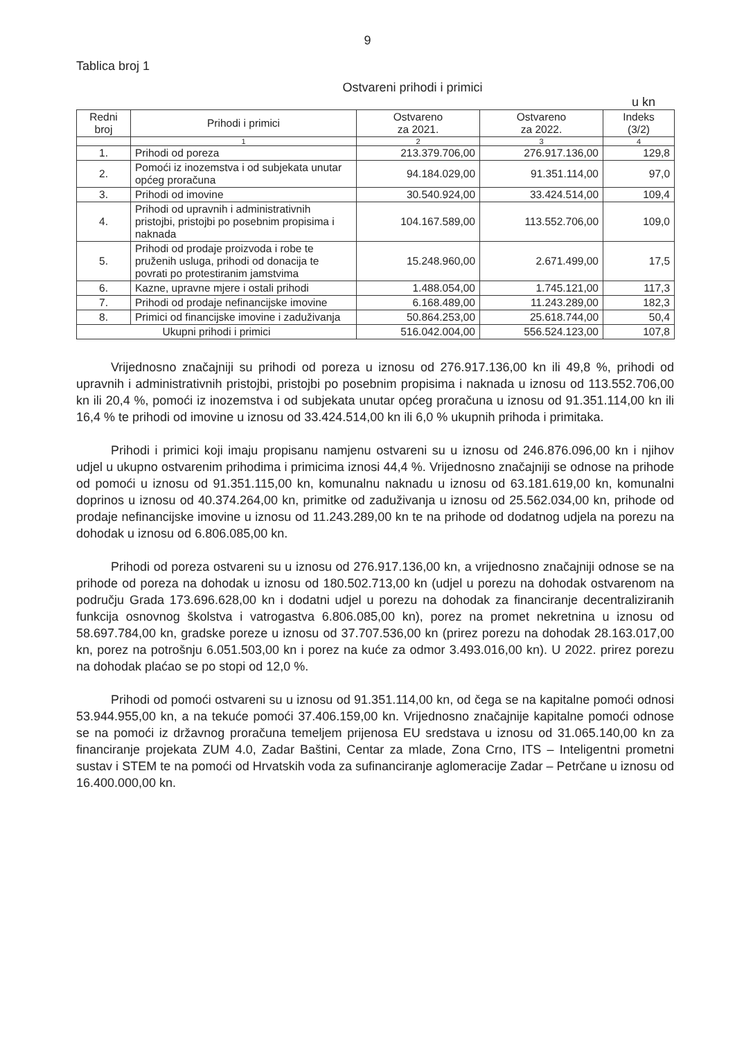9
Tablica broj 1
Ostvareni prihodi i primici
u kn
| Redni broj | Prihodi i primici | Ostvareno za 2021. | Ostvareno za 2022. | Indeks (3/2) |
| --- | --- | --- | --- | --- |
| | 1 | 2 | 3 | 4 |
| 1. | Prihodi od poreza | 213.379.706,00 | 276.917.136,00 | 129,8 |
| 2. | Pomoći iz inozemstva i od subjekata unutar općeg proračuna | 94.184.029,00 | 91.351.114,00 | 97,0 |
| 3. | Prihodi od imovine | 30.540.924,00 | 33.424.514,00 | 109,4 |
| 4. | Prihodi od upravnih i administrativnih pristojbi, pristojbi po posebnim propisima i naknada | 104.167.589,00 | 113.552.706,00 | 109,0 |
| 5. | Prihodi od prodaje proizvoda i robe te pruženih usluga, prihodi od donacija te povrati po protestiranim jamstvima | 15.248.960,00 | 2.671.499,00 | 17,5 |
| 6. | Kazne, upravne mjere i ostali prihodi | 1.488.054,00 | 1.745.121,00 | 117,3 |
| 7. | Prihodi od prodaje nefinancijske imovine | 6.168.489,00 | 11.243.289,00 | 182,3 |
| 8. | Primici od financijske imovine i zaduživanja | 50.864.253,00 | 25.618.744,00 | 50,4 |
| Ukupni prihodi i primici | | 516.042.004,00 | 556.524.123,00 | 107,8 |
Vrijednosno značajniji su prihodi od poreza u iznosu od 276.917.136,00 kn ili 49,8 %, prihodi od upravnih i administrativnih pristojbi, pristojbi po posebnim propisima i naknada u iznosu od 113.552.706,00 kn ili 20,4 %, pomoći iz inozemstva i od subjekata unutar općeg proračuna u iznosu od 91.351.114,00 kn ili 16,4 % te prihodi od imovine u iznosu od 33.424.514,00 kn ili 6,0 % ukupnih prihoda i primitaka.
Prihodi i primici koji imaju propisanu namjenu ostvareni su u iznosu od 246.876.096,00 kn i njihov udjel u ukupno ostvarenim prihodima i primicima iznosi 44,4 %. Vrijednosno značajniji se odnose na prihode od pomoći u iznosu od 91.351.115,00 kn, komunalnu naknadu u iznosu od 63.181.619,00 kn, komunalni doprinos u iznosu od 40.374.264,00 kn, primitke od zaduživanja u iznosu od 25.562.034,00 kn, prihode od prodaje nefinancijske imovine u iznosu od 11.243.289,00 kn te na prihode od dodatnog udjela na porezu na dohodak u iznosu od 6.806.085,00 kn.
Prihodi od poreza ostvareni su u iznosu od 276.917.136,00 kn, a vrijednosno značajniji odnose se na prihode od poreza na dohodak u iznosu od 180.502.713,00 kn (udjel u porezu na dohodak ostvarenom na području Grada 173.696.628,00 kn i dodatni udjel u porezu na dohodak za financiranje decentraliziranih funkcija osnovnog školstva i vatrogastva 6.806.085,00 kn), porez na promet nekretnina u iznosu od 58.697.784,00 kn, gradske poreze u iznosu od 37.707.536,00 kn (prirez porezu na dohodak 28.163.017,00 kn, porez na potrošnju 6.051.503,00 kn i porez na kuće za odmor 3.493.016,00 kn). U 2022. prirez porezu na dohodak plaćao se po stopi od 12,0 %.
Prihodi od pomoći ostvareni su u iznosu od 91.351.114,00 kn, od čega se na kapitalne pomoći odnosi 53.944.955,00 kn, a na tekuće pomoći 37.406.159,00 kn. Vrijednosno značajnije kapitalne pomoći odnose se na pomoći iz državnog proračuna temeljem prijenosa EU sredstava u iznosu od 31.065.140,00 kn za financiranje projekata ZUM 4.0, Zadar Baštini, Centar za mlade, Zona Crno, ITS – Inteligentni prometni sustav i STEM te na pomoći od Hrvatskih voda za sufinanciranje aglomeracije Zadar – Petrčane u iznosu od 16.400.000,00 kn.